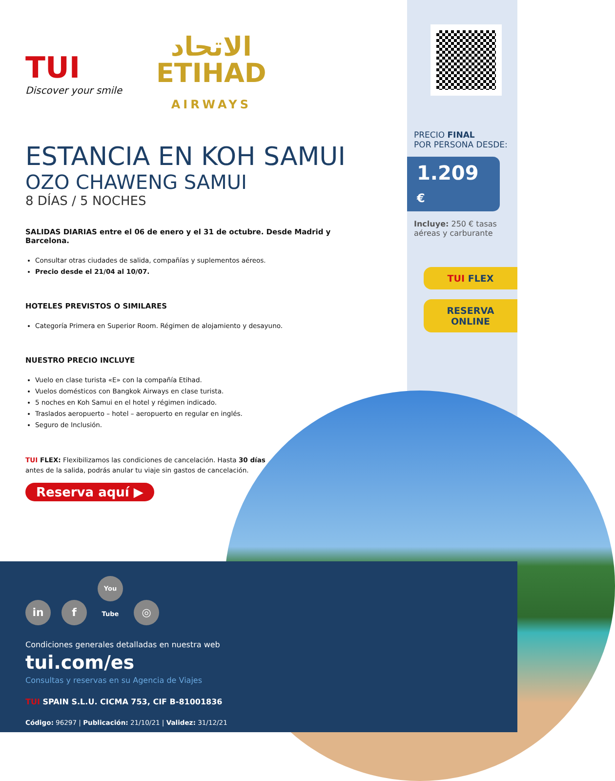TUI
Discover your smile
الاتحاد
ETIHAD
AIRWAYS
ESTANCIA EN KOH SAMUI
OZO CHAWENG SAMUI
8 DÍAS / 5 NOCHES
SALIDAS DIARIAS entre el 06 de enero y el 31 de octubre. Desde Madrid y Barcelona.
Consultar otras ciudades de salida, compañías y suplementos aéreos.
Precio desde el 21/04 al 10/07.
HOTELES PREVISTOS O SIMILARES
Categoría Primera en Superior Room. Régimen de alojamiento y desayuno.
NUESTRO PRECIO INCLUYE
Vuelo en clase turista «E» con la compañía Etihad.
Vuelos domésticos con Bangkok Airways en clase turista.
5 noches en Koh Samui en el hotel y régimen indicado.
Traslados aeropuerto – hotel – aeropuerto en regular en inglés.
Seguro de Inclusión.
TUI FLEX: Flexibilizamos las condiciones de cancelación. Hasta 30 días antes de la salida, podrás anular tu viaje sin gastos de cancelación.
Reserva aquí ▶
PRECIO FINAL
POR PERSONA DESDE:
1.209 €
Incluye: 250 € tasas aéreas y carburante
TUI FLEX
RESERVA
ONLINE
in f You Tube ◎
Condiciones generales detalladas en nuestra web
tui.com/es
Consultas y reservas en su Agencia de Viajes
TUI SPAIN S.L.U. CICMA 753, CIF B-81001836
Código: 96297 | Publicación: 21/10/21 | Validez: 31/12/21